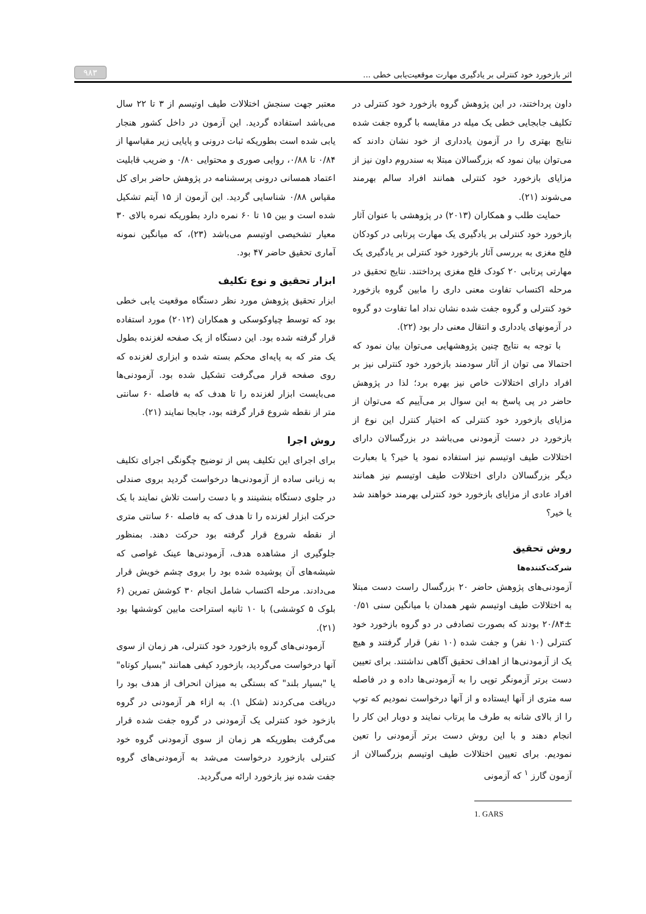اثر بازخورد خود کنترلی بر یادگیری مهارت موقعیت‌یابی خطی ... ۹۸۳
داون پرداختند، در این پژوهش گروه بازخورد خود کنترلی در تکلیف جابجایی خطی یک میله در مقایسه با گروه جفت شده نتایج بهتری را در آزمون یادداری از خود نشان دادند که می‌توان بیان نمود که بزرگسالان مبتلا به سندروم داون نیز از مزایای بازخورد خود کنترلی همانند افراد سالم بهرمند می‌شوند (۲۱).
حمایت طلب و همکاران (۲۰۱۳) در پژوهشی با عنوان آثار بازخورد خود کنترلی بر یادگیری یک مهارت پرتابی در کودکان فلج مغزی به بررسی آثار بازخورد خود کنترلی بر یادگیری یک مهارتی پرتابی ۲۰ کودک فلج مغزی پرداختند. نتایج تحقیق در مرحله اکتساب تفاوت معنی داری را مابین گروه بازخورد خود کنترلی و گروه جفت شده نشان نداد اما تفاوت دو گروه در آزمونهای یادداری و انتقال معنی دار بود (۲۲).
با توجه به نتایج چنین پژوهشهایی می‌توان بیان نمود که احتمالا می توان از آثار سودمند بازخورد خود کنترلی نیز بر افراد دارای اختلالات خاص نیز بهره برد؛ لذا در پژوهش حاضر در پی پاسخ به این سوال بر می‌آییم که می‌توان از مزایای بازخورد خود کنترلی که اختیار کنترل این نوع از بازخورد در دست آزمودنی می‌باشد در بزرگسالان دارای اختلالات طیف اوتیسم نیز استفاده نمود یا خیر؟ یا بعبارت دیگر بزرگسالان دارای اختلالات طیف اوتیسم نیز همانند افراد عادی از مزایای بازخورد خود کنترلی بهرمند خواهند شد یا خیر؟
روش تحقیق
شرکت‌کننده‌ها
آزمودنی‌های پژوهش حاضر ۲۰ بزرگسال راست دست مبتلا به اختلالات طیف اوتیسم شهر همدان با میانگین سنی ۰/۵۱ ±۲۰/۸۴ بودند که بصورت تصادفی در دو گروه بازخورد خود کنترلی (۱۰ نفر) و جفت شده (۱۰ نفر) قرار گرفتند و هیچ یک از آزمودنی‌ها از اهداف تحقیق آگاهی نداشتند. برای تعیین دست برتر آزمونگر توپی را به آزمودنی‌ها داده و در فاصله سه متری از آنها ایستاده و از آنها درخواست نمودیم که توپ را از بالای شانه به طرف ما پرتاب نمایند و دوبار این کار را انجام دهند و با این روش دست برتر آزمودنی را تعین نمودیم. برای تعیین اختلالات طیف اوتیسم بزرگسالان از آزمون گارز <sup>۱</sup> که آزمونی
1. GARS
معتبر جهت سنجش اختلالات طیف اوتیسم از ۳ تا ۲۲ سال می‌باشد استفاده گردید. این آزمون در داخل کشور هنجار یابی شده است بطوریکه ثبات درونی و پایایی زیر مقیاسها از ۰/۸۴ تا ۰/۸۸، روایی صوری و محتوایی ۰/۸۰ و ضریب قابلیت اعتماد همسانی درونی پرسشنامه در پژوهش حاضر برای کل مقیاس ۰/۸۸ شناسایی گردید. این آزمون از ۱۵ آیتم تشکیل شده است و بین ۱۵ تا ۶۰ نمره دارد بطوریکه نمره بالای ۳۰ معیار تشخیصی اوتیسم می‌باشد (۲۳)، که میانگین نمونه آماری تحقیق حاضر ۴۷ بود.
ابزار تحقیق و نوع تکلیف
ابزار تحقیق پژوهش مورد نظر دستگاه موقعیت یابی خطی بود که توسط چیاوکوسکی و همکاران (۲۰۱۲) مورد استفاده قرار گرفته شده بود. این دستگاه از یک صفحه لغزنده بطول یک متر که به پایه‌ای محکم بسته شده و ابزاری لغزنده که روی صفحه قرار می‌گرفت تشکیل شده بود. آزمودنی‌ها می‌بایست ابزار لغزنده را تا هدف که به فاصله ۶۰ سانتی متر از نقطه شروع قرار گرفته بود، جابجا نمایند (۲۱).
روش اجرا
برای اجرای این تکلیف پس از توضیح چگونگی اجرای تکلیف به زبانی ساده از آزمودنی‌ها درخواست گردید بروی صندلی در جلوی دستگاه بنشینند و با دست راست تلاش نمایند با یک حرکت ابزار لغزنده را تا هدف که به فاصله ۶۰ سانتی متری از نقطه شروع قرار گرفته بود حرکت دهند. بمنظور جلوگیری از مشاهده هدف، آزمودنی‌ها عینک غواصی که شیشه‌های آن پوشیده شده بود را بروی چشم خویش قرار می‌دادند. مرحله اکتساب شامل انجام ۳۰ کوشش تمرین (۶ بلوک ۵ کوششی) با ۱۰ ثانیه استراحت مابین کوششها بود (۲۱).
آزمودنی‌های گروه بازخورد خود کنترلی، هر زمان از سوی آنها درخواست می‌گردید، بازخورد کیفی همانند "بسیار کوتاه" یا "بسیار بلند" که بستگی به میزان انحراف از هدف بود را دریافت می‌کردند (شکل ۱). به ازاء هر آزمودنی در گروه بازخود خود کنترلی یک آزمودنی در گروه جفت شده قرار می‌گرفت بطوریکه هر زمان از سوی آزمودنی گروه خود کنترلی بازخورد درخواست می‌شد به آزمودنی‌های گروه جفت شده نیز بازخورد ارائه می‌گردید.